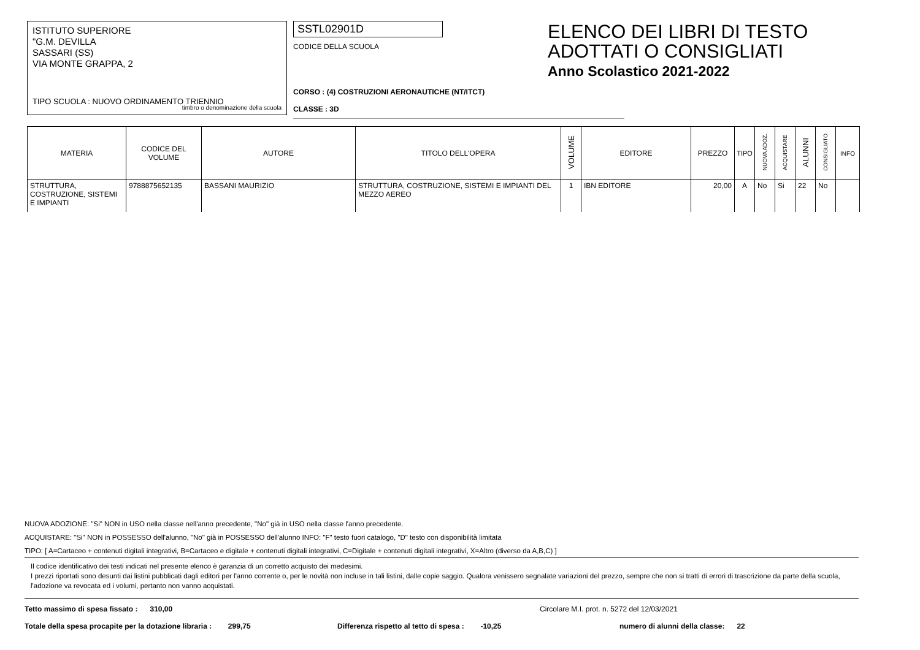ISTITUTO SUPERIORE
"G.M. DEVILLA
SASSARI (SS)
VIA MONTE GRAPPA, 2
TIPO SCUOLA : NUOVO ORDINAMENTO TRIENNIO
timbro o denominazione della scuola
SSTL02901D
CODICE DELLA SCUOLA
CORSO : (4) COSTRUZIONI AERONAUTICHE (NT/ITCT)
CLASSE : 3D
ELENCO DEI LIBRI DI TESTO
ADOTTATI O CONSIGLIATI
Anno Scolastico 2021-2022
| MATERIA | CODICE DEL VOLUME | AUTORE | TITOLO DELL'OPERA | VOLUME | EDITORE | PREZZO | TIPO | NUOVA ADOZ. | ACQUISTARE | ALUNNI | CONSIGLIATO | INFO |
| --- | --- | --- | --- | --- | --- | --- | --- | --- | --- | --- | --- | --- |
| STRUTTURA, COSTRUZIONE, SISTEMI E IMPIANTI | 9788875652135 | BASSANI MAURIZIO | STRUTTURA, COSTRUZIONE, SISTEMI E IMPIANTI DEL MEZZO AEREO | 1 | IBN EDITORE | 20,00 | A | No | Si | 22 | No | |
NUOVA ADOZIONE: "Si" NON in USO nella classe nell'anno precedente, "No" già in USO nella classe l'anno precedente.
ACQUISTARE: "Si" NON in POSSESSO dell'alunno, "No" già in POSSESSO dell'alunno INFO: "F" testo fuori catalogo, "D" testo con disponibilità limitata
TIPO: [ A=Cartaceo + contenuti digitali integrativi, B=Cartaceo e digitale + contenuti digitali integrativi, C=Digitale + contenuti digitali integrativi, X=Altro (diverso da A,B,C) ]
Il codice identificativo dei testi indicati nel presente elenco è garanzia di un corretto acquisto dei medesimi.
I prezzi riportati sono desunti dai listini pubblicati dagli editori per l'anno corrente o, per le novità non incluse in tali listini, dalle copie saggio. Qualora venissero segnalate variazioni del prezzo, sempre che non si tratti di errori di trascrizione da parte della scuola, l'adozione va revocata ed i volumi, pertanto non vanno acquistati.
Tetto massimo di spesa fissato : 310,00 Circolare M.I. prot. n. 5272 del 12/03/2021
Totale della spesa procapite per la dotazione libraria : 299,75 Differenza rispetto al tetto di spesa : -10,25 numero di alunni della classe: 22